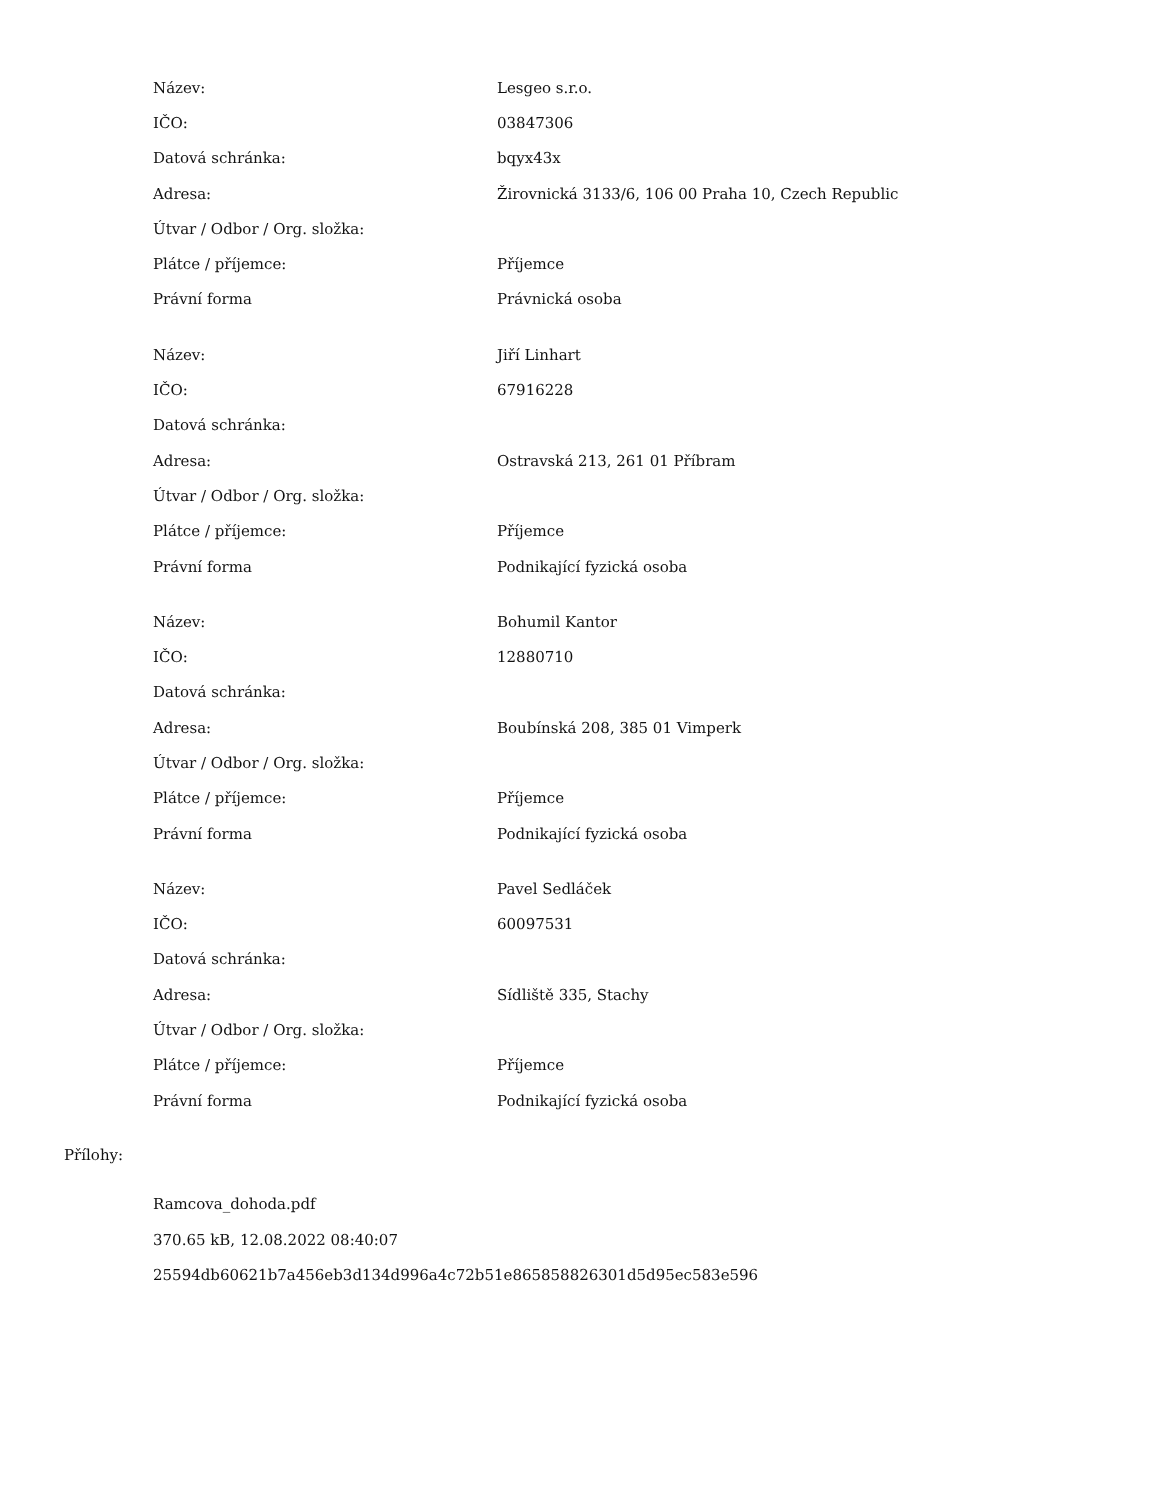| Název: | Lesgeo s.r.o. |
| IČO: | 03847306 |
| Datová schránka: | bqyx43x |
| Adresa: | Žirovnická 3133/6, 106 00 Praha 10, Czech Republic |
| Útvar / Odbor / Org. složka: | |
| Plátce / příjemce: | Příjemce |
| Právní forma | Právnická osoba |
| Název: | Jiří Linhart |
| IČO: | 67916228 |
| Datová schránka: | |
| Adresa: | Ostravská 213, 261 01 Příbram |
| Útvar / Odbor / Org. složka: | |
| Plátce / příjemce: | Příjemce |
| Právní forma | Podnikající fyzická osoba |
| Název: | Bohumil Kantor |
| IČO: | 12880710 |
| Datová schránka: | |
| Adresa: | Boubínská 208, 385 01 Vimperk |
| Útvar / Odbor / Org. složka: | |
| Plátce / příjemce: | Příjemce |
| Právní forma | Podnikající fyzická osoba |
| Název: | Pavel Sedláček |
| IČO: | 60097531 |
| Datová schránka: | |
| Adresa: | Sídliště 335, Stachy |
| Útvar / Odbor / Org. složka: | |
| Plátce / příjemce: | Příjemce |
| Právní forma | Podnikající fyzická osoba |
Přílohy:
Ramcova_dohoda.pdf
370.65 kB, 12.08.2022 08:40:07
25594db60621b7a456eb3d134d996a4c72b51e865858826301d5d95ec583e596